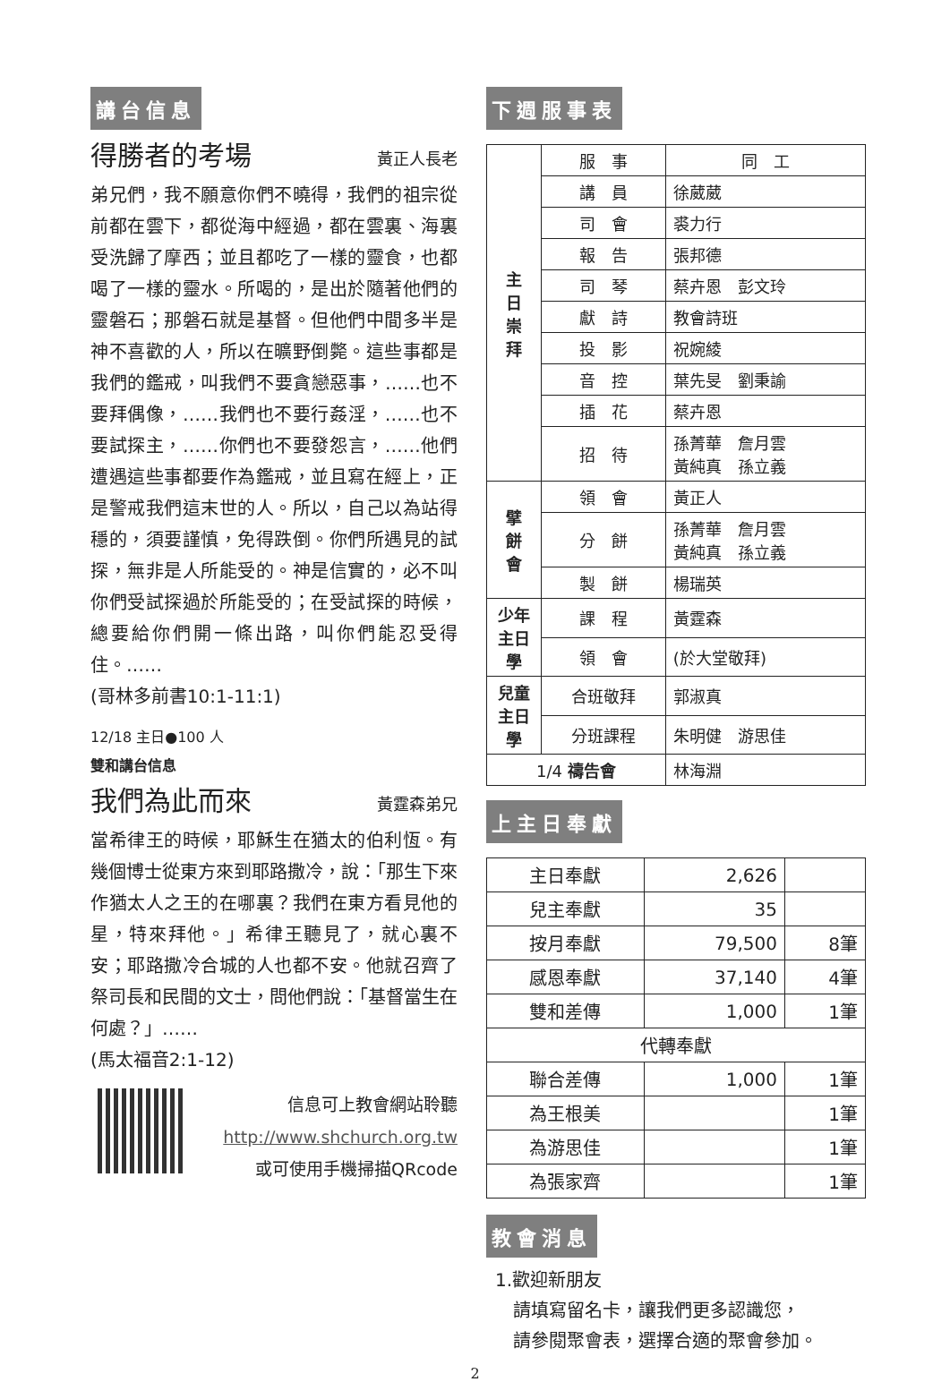講台信息
得勝者的考場
黃正人長老
弟兄們，我不願意你們不曉得，我們的祖宗從前都在雲下，都從海中經過，都在雲裏、海裏受洗歸了摩西；並且都吃了一樣的靈食，也都喝了一樣的靈水。所喝的，是出於隨著他們的靈磐石；那磐石就是基督。但他們中間多半是神不喜歡的人，所以在曠野倒斃。這些事都是我們的鑑戒，叫我們不要貪戀惡事，……也不要拜偶像，……我們也不要行姦淫，……也不要試探主，……你們也不要發怨言，……他們遭遇這些事都要作為鑑戒，並且寫在經上，正是警戒我們這末世的人。所以，自己以為站得穩的，須要謹慎，免得跌倒。你們所遇見的試探，無非是人所能受的。神是信實的，必不叫你們受試探過於所能受的；在受試探的時候，總要給你們開一條出路，叫你們能忍受得住。……
(哥林多前書10:1-11:1)
12/18 主日●100 人
雙和講台信息
我們為此而來
黃霆森弟兄
當希律王的時候，耶穌生在猶太的伯利恆。有幾個博士從東方來到耶路撒冷，說：「那生下來作猶太人之王的在哪裏？我們在東方看見他的星，特來拜他。」希律王聽見了，就心裏不安；耶路撒冷合城的人也都不安。他就召齊了祭司長和民間的文士，問他們說：「基督當生在何處？」……
(馬太福音2:1-12)
信息可上教會網站聆聽
http://www.shchurch.org.tw
或可使用手機掃描QRcode
下週服事表
| 主 日 崇 拜 | 服 事 | 同 工 |
| | 講 員 | 徐葳葳 |
| | 司 會 | 裘力行 |
| | 報 告 | 張邦德 |
| | 司 琴 | 蔡卉恩 彭文玲 |
| | 獻 詩 | 教會詩班 |
| | 投 影 | 祝婉綾 |
| | 音 控 | 葉先旻 劉秉諭 |
| | 插 花 | 蔡卉恩 |
| | 招 待 | 孫菁華 詹月雲 黃純真 孫立義 |
| 擘 餅 會 | 領 會 | 黃正人 |
| | 分 餅 | 孫菁華 詹月雲 黃純真 孫立義 |
| | 製 餅 | 楊瑞英 |
| 少年主日學 | 課 程 | 黃霆森 |
| | 領 會 | (於大堂敬拜) |
| 兒童主日學 | 合班敬拜 | 郭淑真 |
| | 分班課程 | 朱明健 游思佳 |
| 1/4 禱告會 | | 林海淵 |
上主日奉獻
| 主日奉獻 | 2,626 | |
| 兒主奉獻 | 35 | |
| 按月奉獻 | 79,500 | 8筆 |
| 感恩奉獻 | 37,140 | 4筆 |
| 雙和差傳 | 1,000 | 1筆 |
| 代轉奉獻 | | |
| 聯合差傳 | 1,000 | 1筆 |
| 為王根美 | | 1筆 |
| 為游思佳 | | 1筆 |
| 為張家齊 | | 1筆 |
教會消息
1.歡迎新朋友
請填寫留名卡，讓我們更多認識您，
請參閱聚會表，選擇合適的聚會參加。
2